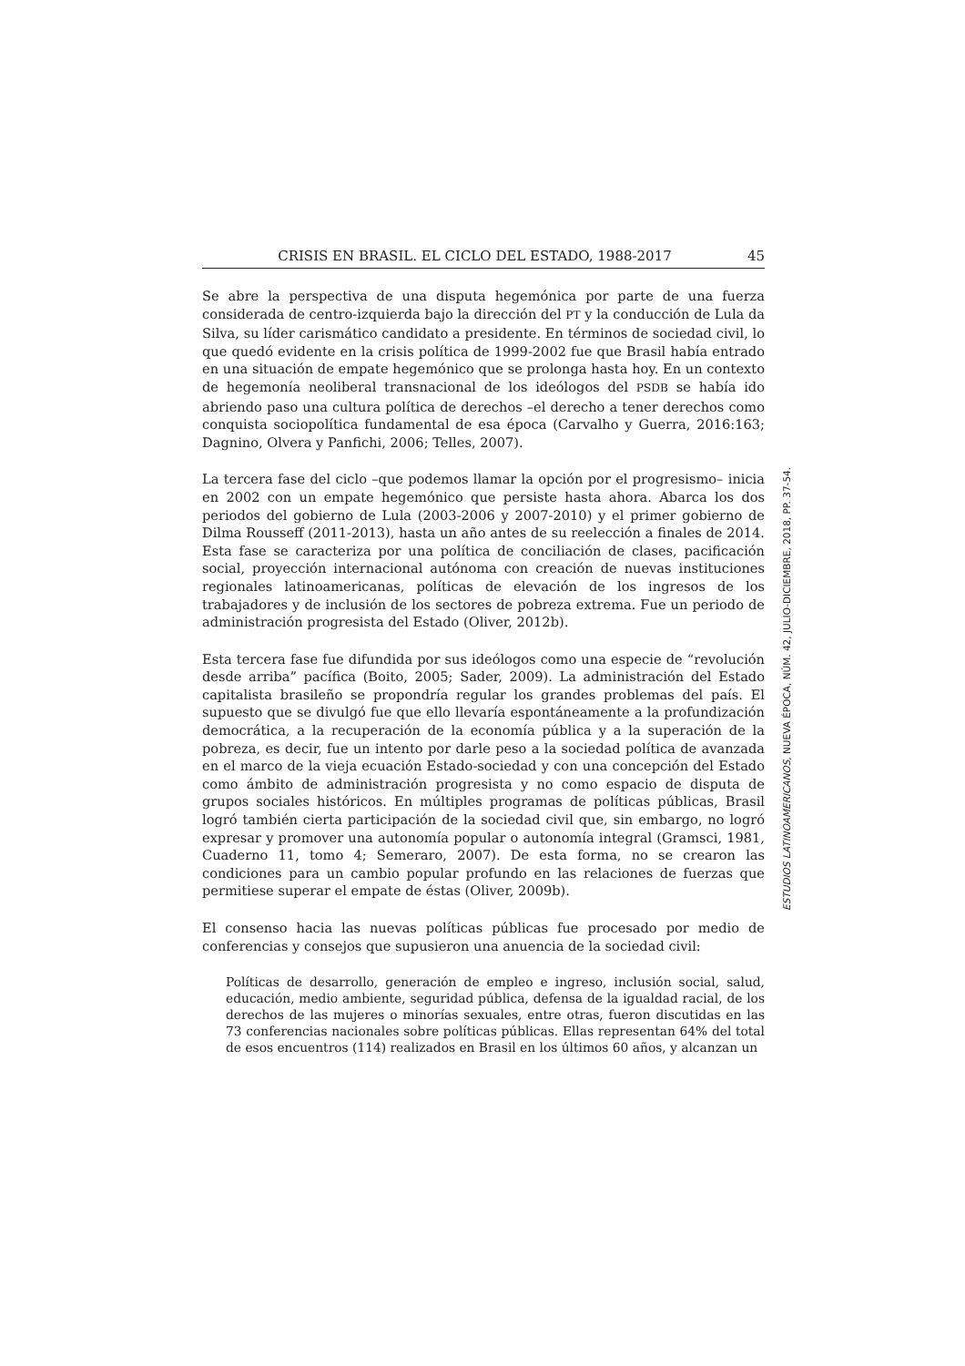CRISIS EN BRASIL. EL CICLO DEL ESTADO, 1988-2017 45
Se abre la perspectiva de una disputa hegemónica por parte de una fuerza considerada de centro-izquierda bajo la dirección del PT y la conducción de Lula da Silva, su líder carismático candidato a presidente. En términos de sociedad civil, lo que quedó evidente en la crisis política de 1999-2002 fue que Brasil había entrado en una situación de empate hegemónico que se prolonga hasta hoy. En un contexto de hegemonía neoliberal transnacional de los ideólogos del PSDB se había ido abriendo paso una cultura política de derechos –el derecho a tener derechos como conquista sociopolítica fundamental de esa época (Carvalho y Guerra, 2016:163; Dagnino, Olvera y Panfichi, 2006; Telles, 2007).
La tercera fase del ciclo –que podemos llamar la opción por el progresismo– inicia en 2002 con un empate hegemónico que persiste hasta ahora. Abarca los dos periodos del gobierno de Lula (2003-2006 y 2007-2010) y el primer gobierno de Dilma Rousseff (2011-2013), hasta un año antes de su reelección a finales de 2014. Esta fase se caracteriza por una política de conciliación de clases, pacificación social, proyección internacional autónoma con creación de nuevas instituciones regionales latinoamericanas, políticas de elevación de los ingresos de los trabajadores y de inclusión de los sectores de pobreza extrema. Fue un periodo de administración progresista del Estado (Oliver, 2012b).
Esta tercera fase fue difundida por sus ideólogos como una especie de “revolución desde arriba” pacífica (Boito, 2005; Sader, 2009). La administración del Estado capitalista brasileño se propondría regular los grandes problemas del país. El supuesto que se divulgó fue que ello llevaría espontáneamente a la profundización democrática, a la recuperación de la economía pública y a la superación de la pobreza, es decir, fue un intento por darle peso a la sociedad política de avanzada en el marco de la vieja ecuación Estado-sociedad y con una concepción del Estado como ámbito de administración progresista y no como espacio de disputa de grupos sociales históricos. En múltiples programas de políticas públicas, Brasil logró también cierta participación de la sociedad civil que, sin embargo, no logró expresar y promover una autonomía popular o autonomía integral (Gramsci, 1981, Cuaderno 11, tomo 4; Semeraro, 2007). De esta forma, no se crearon las condiciones para un cambio popular profundo en las relaciones de fuerzas que permitiese superar el empate de éstas (Oliver, 2009b).
El consenso hacia las nuevas políticas públicas fue procesado por medio de conferencias y consejos que supusieron una anuencia de la sociedad civil:
Políticas de desarrollo, generación de empleo e ingreso, inclusión social, salud, educación, medio ambiente, seguridad pública, defensa de la igualdad racial, de los derechos de las mujeres o minorías sexuales, entre otras, fueron discutidas en las 73 conferencias nacionales sobre políticas públicas. Ellas representan 64% del total de esos encuentros (114) realizados en Brasil en los últimos 60 años, y alcanzan un
ESTUDIOS LATINOAMERICANOS, NUEVA ÉPOCA, NÚM. 42, JULIO-DICIEMBRE, 2018, PP. 37-54.